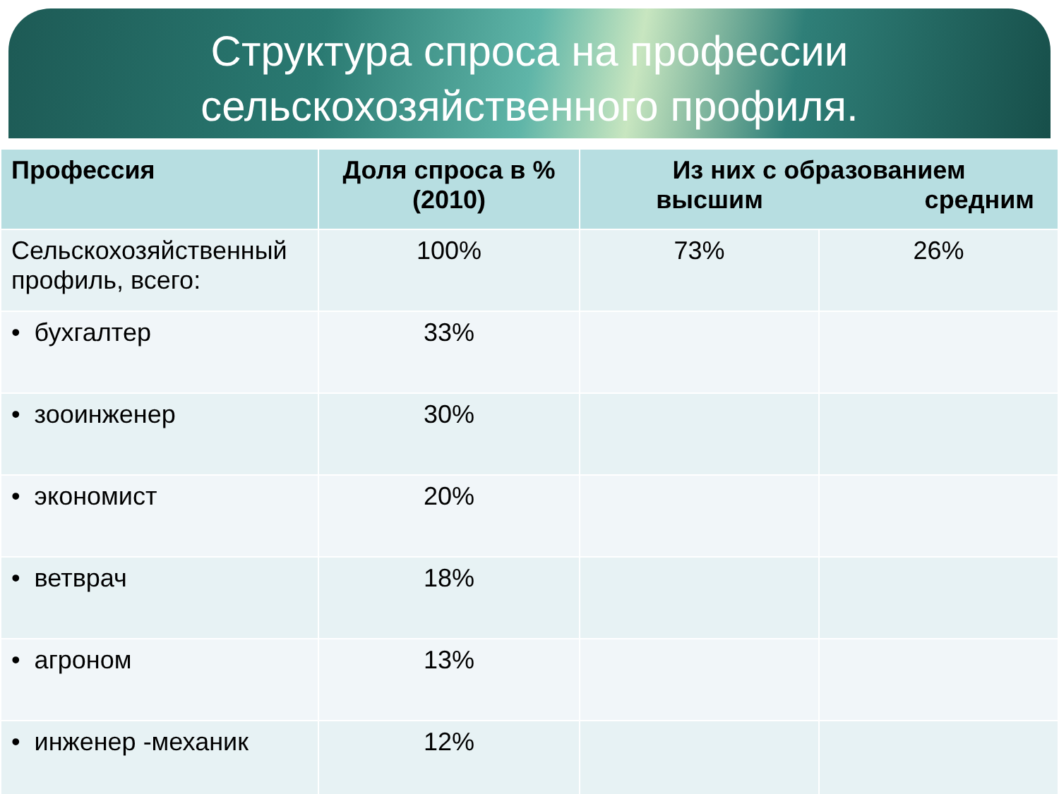Структура спроса на профессии
сельскохозяйственного профиля.
| Профессия | Доля спроса в % (2010) | Из них с образованием высшим средним | |
| --- | --- | --- | --- |
| Сельскохозяйственный профиль, всего: | 100% | 73% | 26% |
| • бухгалтер | 33% | | |
| • зооинженер | 30% | | |
| • экономист | 20% | | |
| • ветврач | 18% | | |
| • агроном | 13% | | |
| • инженер -механик | 12% | | |